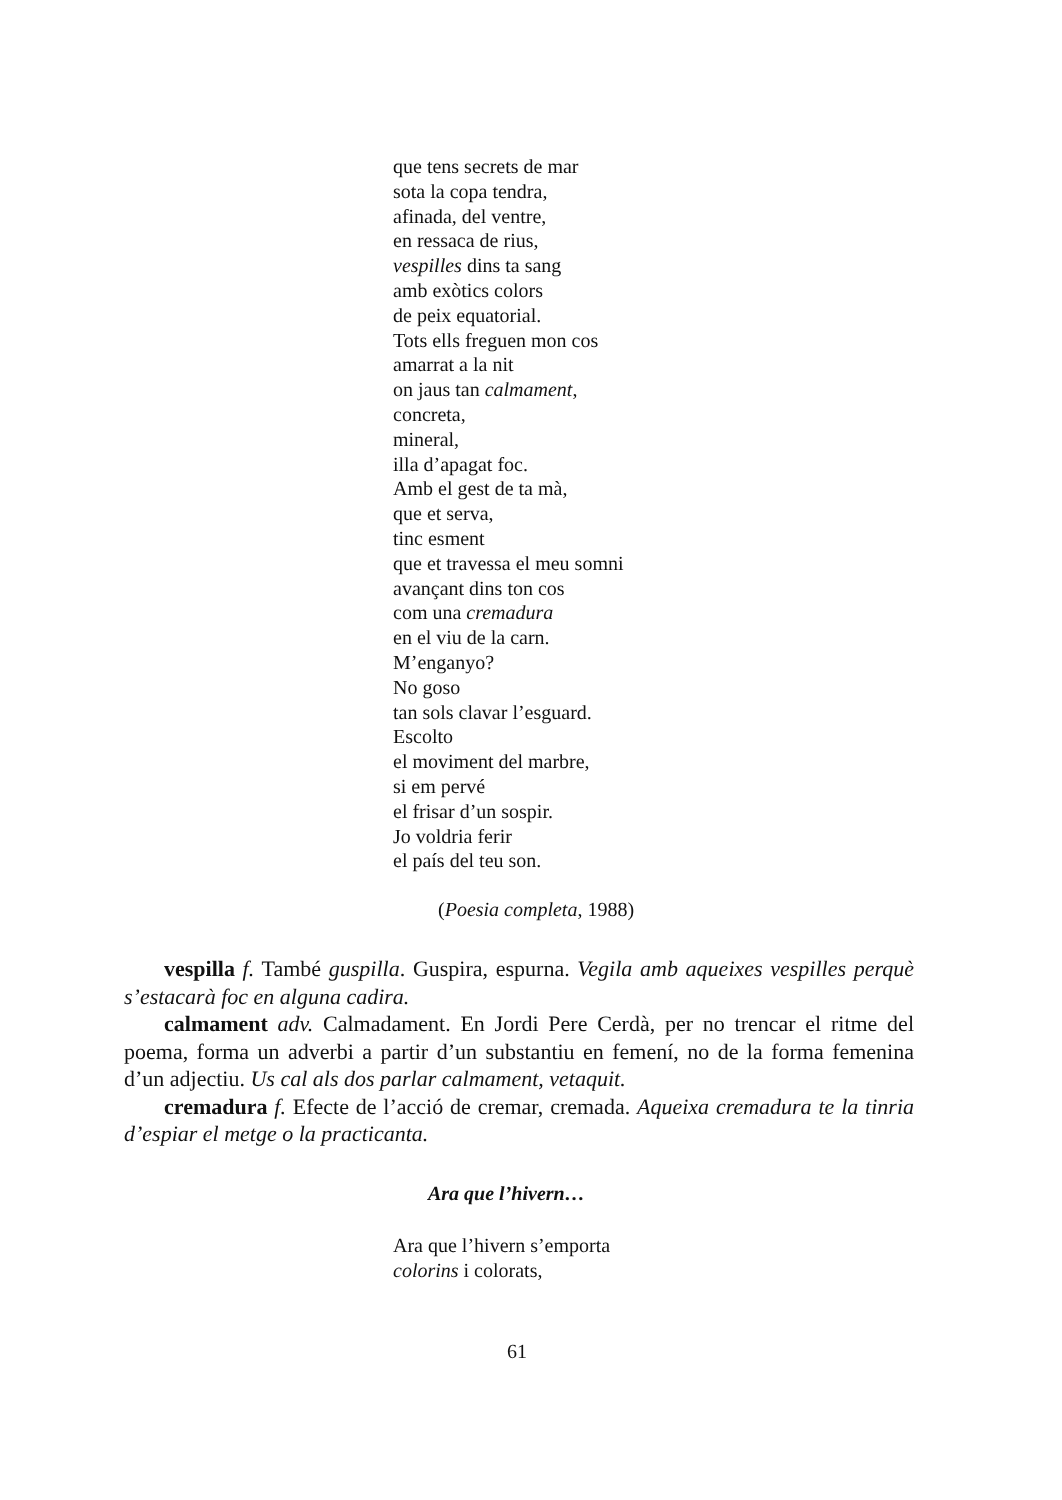que tens secrets de mar
sota la copa tendra,
afinada, del ventre,
en ressaca de rius,
vespilles dins ta sang
amb exòtics colors
de peix equatorial.
Tots ells freguen mon cos
amarrat a la nit
on jaus tan calmament,
concreta,
mineral,
illa d’apagat foc.
Amb el gest de ta mà,
que et serva,
tinc esment
que et travessa el meu somni
avançant dins ton cos
com una cremadura
en el viu de la carn.
M’enganyo?
No goso
tan sols clavar l’esguard.
Escolto
el moviment del marbre,
si em pervé
el frisar d’un sospir.
Jo voldria ferir
el país del teu son.
(Poesia completa, 1988)
vespilla f. També guspilla. Guspira, espurna. Vegila amb aqueixes vespilles perquè s’estacarà foc en alguna cadira.
calmament adv. Calmadament. En Jordi Pere Cerdà, per no trencar el ritme del poema, forma un adverbi a partir d’un substantiu en femení, no de la forma femenina d’un adjectiu. Us cal als dos parlar calmament, vetaquit.
cremadura f. Efecte de l’acció de cremar, cremada. Aqueixa cremadura te la tinria d’espiar el metge o la practicanta.
Ara que l’hivern…
Ara que l’hivern s’emporta
colorins i colorats,
61